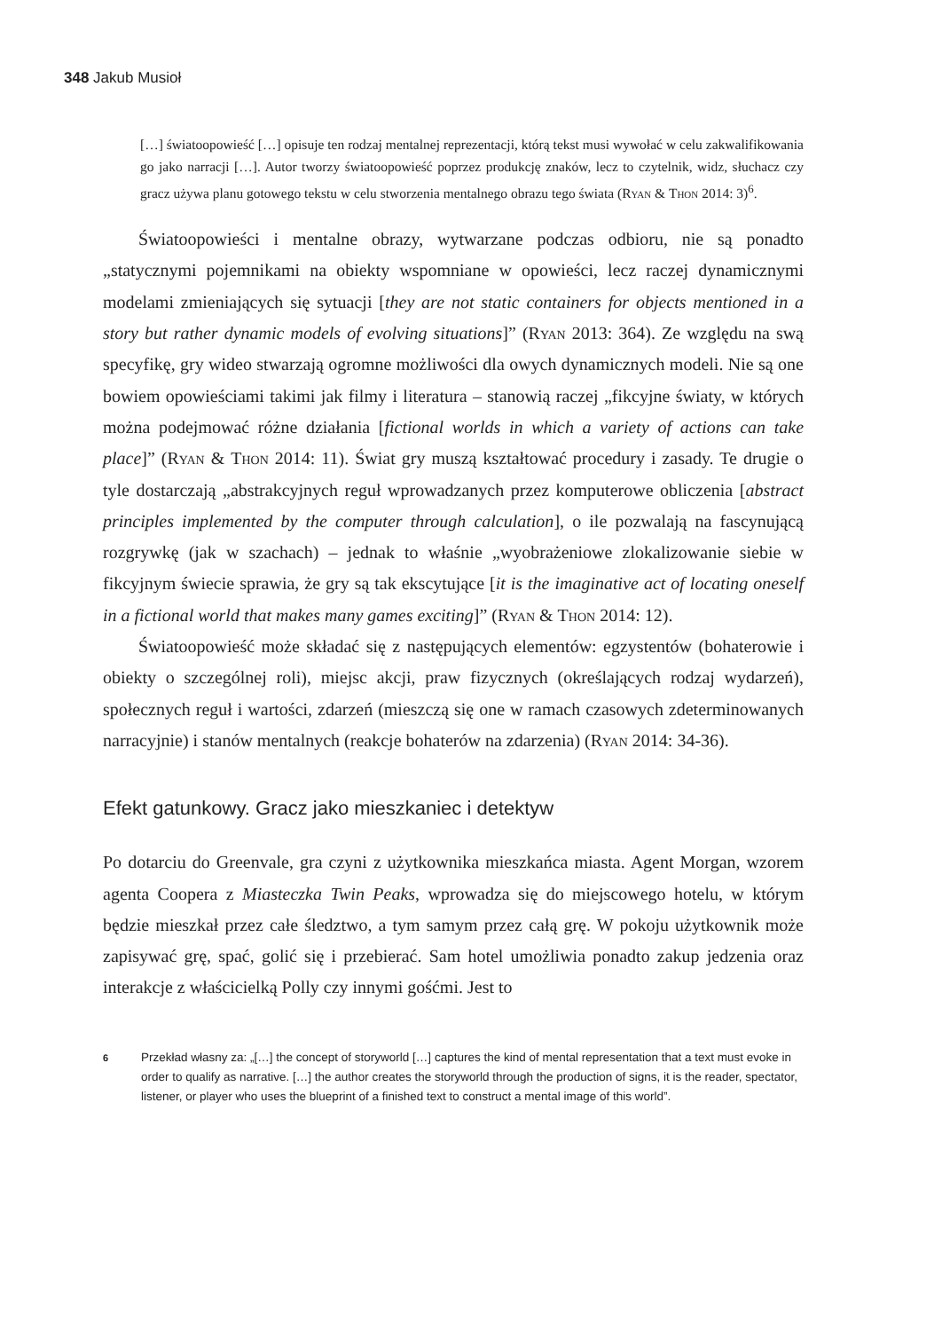348 Jakub Musioł
[…] światoopowieść […] opisuje ten rodzaj mentalnej reprezentacji, którą tekst musi wywołać w celu zakwalifikowania go jako narracji […]. Autor tworzy światoopowieść poprzez produkcję znaków, lecz to czytelnik, widz, słuchacz czy gracz używa planu gotowego tekstu w celu stworzenia mentalnego obrazu tego świata (Ryan & Thon 2014: 3)<sup>6</sup>.
Światoopowieści i mentalne obrazy, wytwarzane podczas odbioru, nie są ponadto „statycznymi pojemnikami na obiekty wspomniane w opowieści, lecz raczej dynamicznymi modelami zmieniających się sytuacji [they are not static containers for objects mentioned in a story but rather dynamic models of evolving situations]” (Ryan 2013: 364). Ze względu na swą specyfikę, gry wideo stwarzają ogromne możliwości dla owych dynamicznych modeli. Nie są one bowiem opowieściami takimi jak filmy i literatura – stanowią raczej „fikcyjne światy, w których można podejmować różne działania [fictional worlds in which a variety of actions can take place]” (Ryan & Thon 2014: 11). Świat gry muszą kształtować procedury i zasady. Te drugie o tyle dostarczają „abstrakcyjnych reguł wprowadzanych przez komputerowe obliczenia [abstract principles implemented by the computer through calculation], o ile pozwalają na fascynującą rozgrywkę (jak w szachach) – jednak to właśnie „wyobrażeniowe zlokalizowanie siebie w fikcyjnym świecie sprawia, że gry są tak ekscytujące [it is the imaginative act of locating oneself in a fictional world that makes many games exciting]” (Ryan & Thon 2014: 12).
Światoopowieść może składać się z następujących elementów: egzystentów (bohaterowie i obiekty o szczególnej roli), miejsc akcji, praw fizycznych (określających rodzaj wydarzeń), społecznych reguł i wartości, zdarzeń (mieszczą się one w ramach czasowych zdeterminowanych narracyjnie) i stanów mentalnych (reakcje bohaterów na zdarzenia) (Ryan 2014: 34-36).
Efekt gatunkowy. Gracz jako mieszkaniec i detektyw
Po dotarciu do Greenvale, gra czyni z użytkownika mieszkańca miasta. Agent Morgan, wzorem agenta Coopera z Miasteczka Twin Peaks, wprowadza się do miejscowego hotelu, w którym będzie mieszkał przez całe śledztwo, a tym samym przez całą grę. W pokoju użytkownik może zapisywać grę, spać, golić się i przebierać. Sam hotel umożliwia ponadto zakup jedzenia oraz interakcje z właścicielką Polly czy innymi gośćmi. Jest to
6
Przekład własny za: „[…] the concept of storyworld […] captures the kind of mental representation that a text must evoke in order to qualify as narrative. […] the author creates the storyworld through the production of signs, it is the reader, spectator, listener, or player who uses the blueprint of a finished text to construct a mental image of this world”.